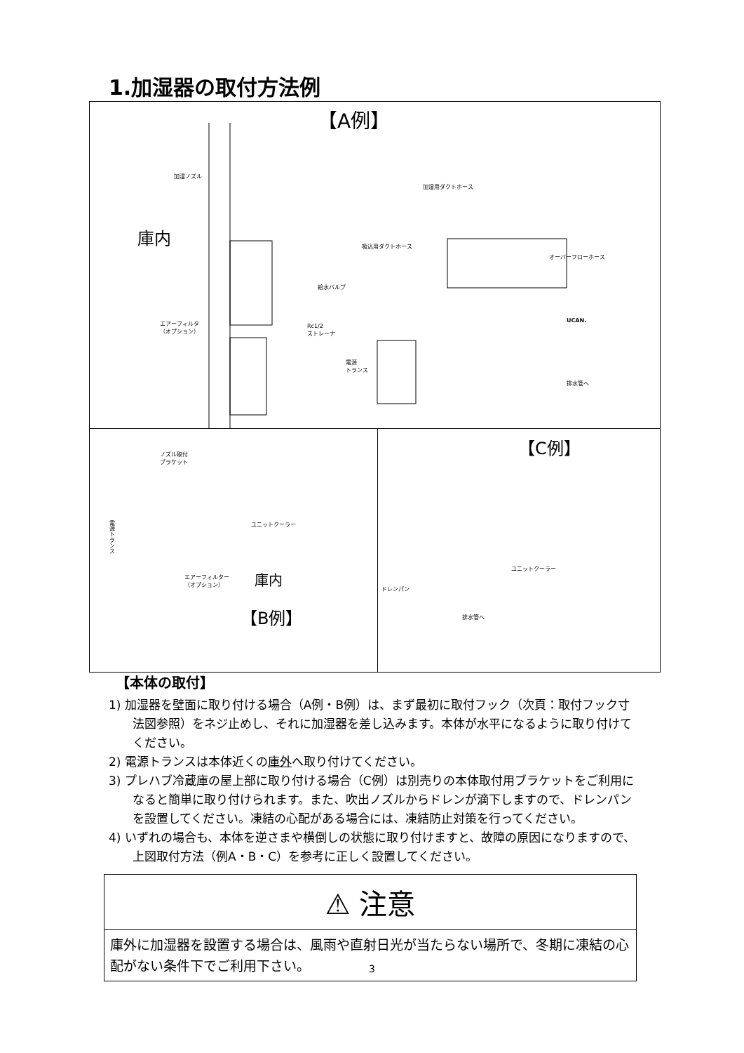1.加湿器の取付方法例
【A例】
加湿ノズル
加湿用ダクトホース
庫内
吸込用ダクトホース
オーバーフローホース
給水バルブ
エアーフィルタ
（オプション）
Rc1/2
ストレーナ
UCAN.
電源
トランス
排水管へ
ノズル取付
ブラケット
ユニットクーラー
電源トランス
エアーフィルター
（オプション）
庫内
【B例】
【C例】
ユニットクーラー
ドレンパン
排水管へ
【本体の取付】
1) 加湿器を壁面に取り付ける場合（A例・B例）は、まず最初に取付フック（次頁：取付フック寸法図参照）をネジ止めし、それに加湿器を差し込みます。本体が水平になるように取り付けてください。
2) 電源トランスは本体近くの庫外へ取り付けてください。
3) プレハブ冷蔵庫の屋上部に取り付ける場合（C例）は別売りの本体取付用ブラケットをご利用になると簡単に取り付けられます。また、吹出ノズルからドレンが滴下しますので、ドレンパンを設置してください。凍結の心配がある場合には、凍結防止対策を行ってください。
4) いずれの場合も、本体を逆さまや横倒しの状態に取り付けますと、故障の原因になりますので、上図取付方法（例A・B・C）を参考に正しく設置してください。
⚠ 注意
庫外に加湿器を設置する場合は、風雨や直射日光が当たらない場所で、冬期に凍結の心配がない条件下でご利用下さい。
3